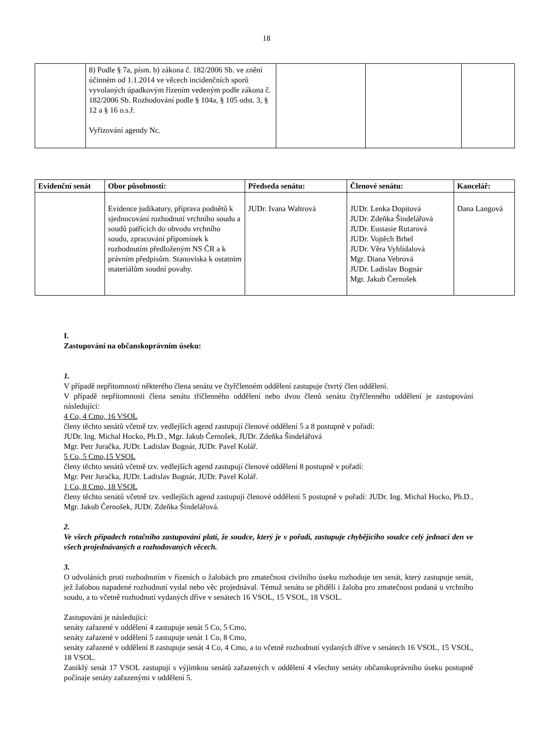18
| | 8) Podle § 7a, písm. b) zákona č. 182/2006 Sb. ve znění účinném od 1.1.2014 ve věcech incidenčních sporů vyvolaných úpadkovým řízením vedeným podle zákona č. 182/2006 Sb. Rozhodování podle § 104a, § 105 odst. 3, § 12 a § 16 o.s.ř. Vyřizování agendy Nc. | | | |
| Evidenční senát | Obor působnosti: | Předseda senátu: | Členové senátu: | Kancelář: |
| --- | --- | --- | --- | --- |
| | Evidence judikatury, příprava podnětů k sjednocování rozhodnutí vrchního soudu a soudů patřících do obvodu vrchního soudu, zpracování připomínek k rozhodnutím předloženým NS ČR a k právním předpisům. Stanoviska k ostatním materiálům soudní povahy. | JUDr. Ivana Waltrová | JUDr. Lenka Dopitová JUDr. Zdeňka Šindelářová JUDr. Eustasie Rutarová JUDr. Vojtěch Brhel JUDr. Věra Vyhlídalová Mgr. Diana Vebrová JUDr. Ladislav Bognár Mgr. Jakub Černošek | Dana Langová |
I.
Zastupování na občanskoprávním úseku:
1.
V případě nepřítomnosti některého člena senátu ve čtyřčlenném oddělení zastupuje čtvrtý člen oddělení.
V případě nepřítomnosti člena senátu tříčlenného oddělení nebo dvou členů senátu čtyřčlenného oddělení je zastupování následující:
4 Co, 4 Cmo, 16 VSOL
členy těchto senátů včetně tzv. vedlejších agend zastupují členové oddělení 5 a 8 postupně v pořadí:
JUDr. Ing. Michal Hocko, Ph.D., Mgr. Jakub Černošek, JUDr. Zdeňka Šindelářová
Mgr. Petr Juračka, JUDr. Ladislav Bognár, JUDr. Pavel Kolář.
5 Co, 5 Cmo,15 VSOL
členy těchto senátů včetně tzv. vedlejších agend zastupují členové oddělení 8 postupně v pořadí:
Mgr. Petr Juračka, JUDr. Ladislav Bognár, JUDr. Pavel Kolář.
1 Co, 8 Cmo, 18 VSOL
členy těchto senátů včetně tzv. vedlejších agend zastupují členové oddělení 5 postupně v pořadí: JUDr. Ing. Michal Hocko, Ph.D., Mgr. Jakub Černošek, JUDr. Zdeňka Šindelářová.
2.
Ve všech případech rotačního zastupování platí, že soudce, který je v pořadí, zastupuje chybějícího soudce celý jednací den ve všech projednávaných a rozhodovaných věcech.
3.
O odvoláních proti rozhodnutím v řízeních o žalobách pro zmatečnost civilního úseku rozhoduje ten senát, který zastupuje senát, jež žalobou napadené rozhodnutí vydal nebo věc projednával. Témuž senátu se přidělí i žaloba pro zmatečnost podaná u vrchního soudu, a to včetně rozhodnutí vydaných dříve v senátech 16 VSOL, 15 VSOL, 18 VSOL.
Zastupování je následující:
senáty zařazené v oddělení 4 zastupuje senát 5 Co, 5 Cmo,
senáty zařazené v oddělení 5 zastupuje senát 1 Co, 8 Cmo,
senáty zařazené v oddělení 8 zastupuje senát 4 Co, 4 Cmo, a to včetně rozhodnutí vydaných dříve v senátech 16 VSOL, 15 VSOL, 18 VSOL.
Zaniklý senát 17 VSOL zastupují s výjimkou senátů zařazených v oddělení 4 všechny senáty občanskoprávního úseku postupně počínaje senáty zařazenými v oddělení 5.